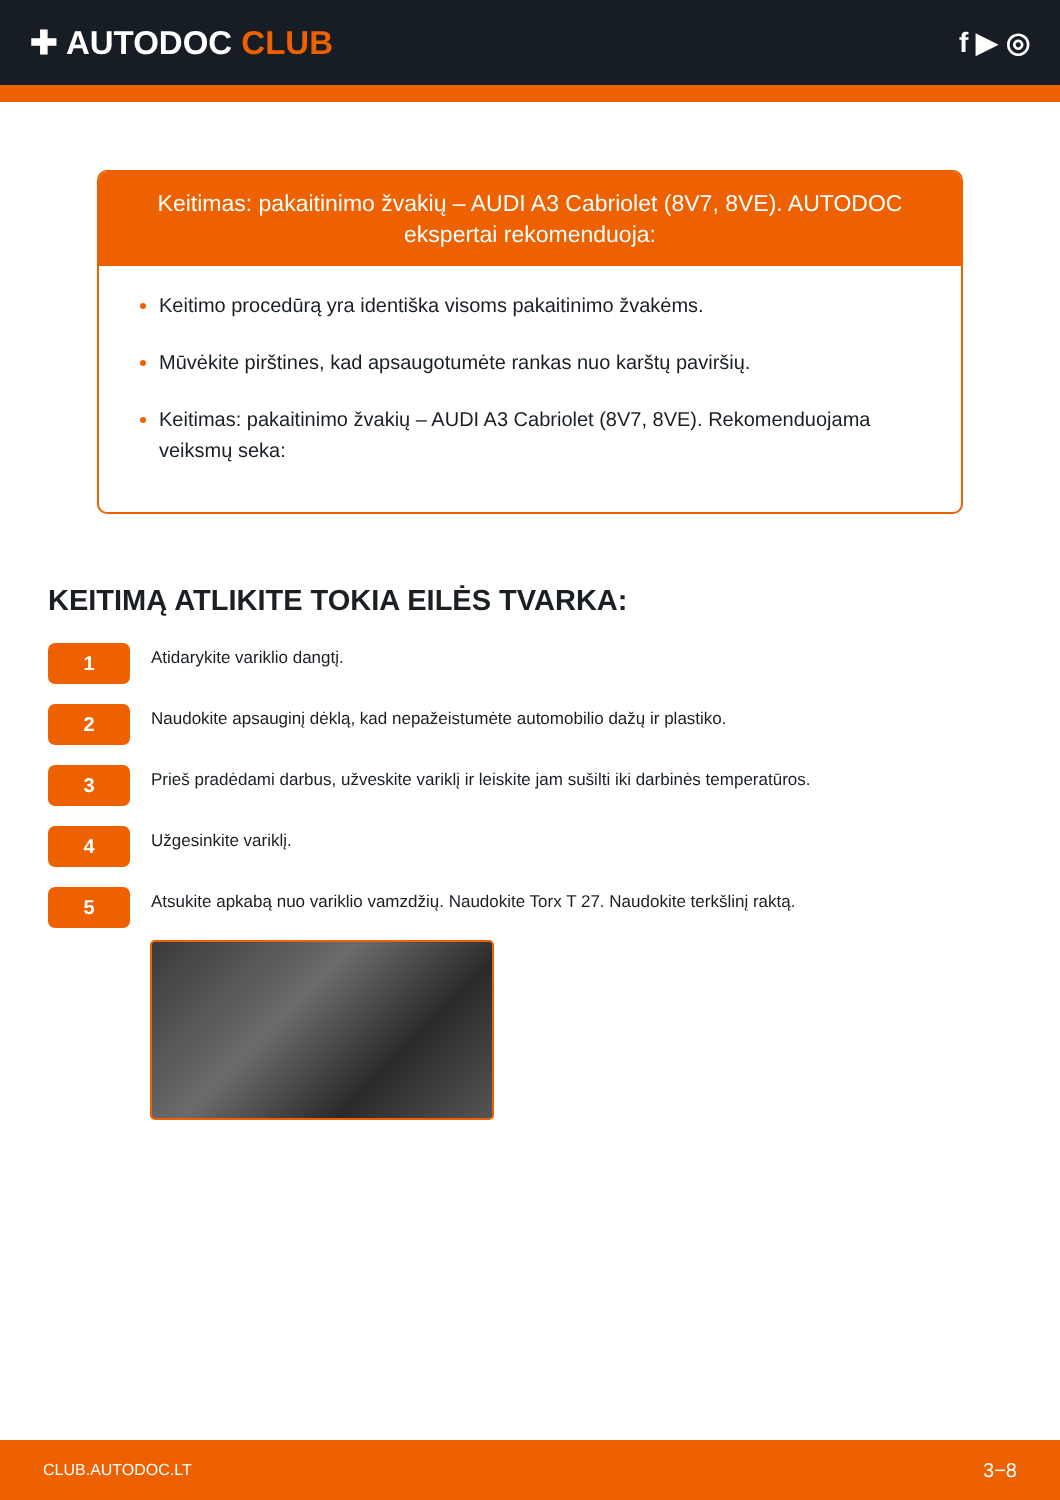✚ AUTODOC CLUB
f ▶ ◎
Keitimas: pakaitinimo žvakių – AUDI A3 Cabriolet (8V7, 8VE). AUTODOC ekspertai rekomenduoja:
Keitimo procedūrą yra identiška visoms pakaitinimo žvakėms.
Mūvėkite pirštines, kad apsaugotumėte rankas nuo karštų paviršių.
Keitimas: pakaitinimo žvakių – AUDI A3 Cabriolet (8V7, 8VE). Rekomenduojama veiksmų seka:
KEITIMĄ ATLIKITE TOKIA EILĖS TVARKA:
1
Atidarykite variklio dangtį.
2
Naudokite apsauginį dėklą, kad nepažeistumėte automobilio dažų ir plastiko.
3
Prieš pradėdami darbus, užveskite variklį ir leiskite jam sušilti iki darbinės temperatūros.
4
Užgesinkite variklį.
5
Atsukite apkabą nuo variklio vamzdžių. Naudokite Torx T 27. Naudokite terkšlinį raktą.
CLUB.AUTODOC.LT 3−8